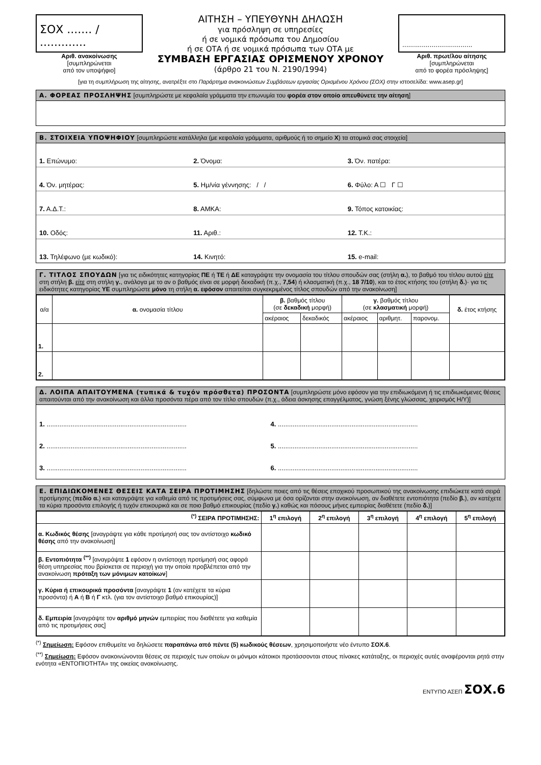ΣΟΧ ....... / .............
Αριθ. ανακοίνωσης
[συμπληρώνεται
από τον υποψήφιο]
ΑΙΤΗΣΗ – ΥΠΕΥΘΥΝΗ ΔΗΛΩΣΗ
για πρόσληψη σε υπηρεσίες
ή σε νομικά πρόσωπα του Δημοσίου
ή σε ΟΤΑ ή σε νομικά πρόσωπα των ΟΤΑ με
ΣΥΜΒΑΣΗ ΕΡΓΑΣΙΑΣ ΟΡΙΣΜΕΝΟΥ ΧΡΟΝΟΥ
(άρθρο 21 του Ν. 2190/1994)
....................................
Αριθ. πρωτ/λου αίτησης
[συμπληρώνεται
από το φορέα πρόσληψης]
[για τη συμπλήρωση της αίτησης, ανατρέξτε στο Παράρτημα ανακοινώσεων Συμβάσεων εργασίας Ορισμένου Χρόνου (ΣΟΧ) στην ιστοσελίδα: www.asep.gr]
Α. ΦΟΡΕΑΣ ΠΡΟΣΛΗΨΗΣ [συμπληρώστε με κεφαλαία γράμματα την επωνυμία του φορέα στον οποίο απευθύνετε την αίτηση]
Β. ΣΤΟΙΧΕΙΑ ΥΠΟΨΗΦΙΟΥ [συμπληρώστε κατάλληλα (με κεφαλαία γράμματα, αριθμούς ή το σημείο Χ) τα ατομικά σας στοιχεία]
1. Επώνυμο: 2. Όνομα: 3. Όν. πατέρα:
4. Όν. μητέρας: 5. Ημ/νία γέννησης: / / 6. Φύλο: Α ☐ Γ ☐
7. Α.Δ.Τ.: 8. ΑΜΚΑ: 9. Τόπος κατοικίας:
10. Οδός: 11. Αριθ.: 12. Τ.Κ.:
13. Τηλέφωνο (με κωδικό): 14. Κινητό: 15. e-mail:
Γ. ΤΙΤΛΟΣ ΣΠΟΥΔΩΝ [για τις ειδικότητες κατηγορίας ΠΕ ή ΤΕ ή ΔΕ καταγράψτε την ονομασία του τίτλου σπουδών σας (στήλη α.), το βαθμό του τίτλου αυτού είτε στη στήλη β. είτε στη στήλη γ., ανάλογα με το αν ο βαθμός είναι σε μορφή δεκαδική (π.χ., 7,54) ή κλασματική (π.χ., 18 7/10), και το έτος κτήσης του (στήλη δ.)· για τις ειδικότητες κατηγορίας ΥΕ συμπληρώστε μόνο τη στήλη α. εφόσον απαιτείται συγκεκριμένος τίτλος σπουδών από την ανακοίνωση]
| α/α | α. ονομασία τίτλου | β. βαθμός τίτλου (σε δεκαδική μορφή) | | γ. βαθμός τίτλου (σε κλασματική μορφή) | | | δ. έτος κτήσης |
| --- | --- | --- | --- | --- | --- | --- | --- |
| | | ακέραιος | δεκαδικός | ακέραιος | αριθμητ. | παρονομ. | |
| 1. | | | | | | | |
| 2. | | | | | | | |
Δ. ΛΟΙΠΑ ΑΠΑΙΤΟΥΜΕΝΑ (τυπικά & τυχόν πρόσθετα) ΠΡΟΣΟΝΤΑ [συμπληρώστε μόνο εφόσον για την επιδιωκόμενη ή τις επιδιωκόμενες θέσεις απαιτούνται από την ανακοίνωση και άλλα προσόντα πέρα από τον τίτλο σπουδών (π.χ., άδεια άσκησης επαγγέλματος, γνώση ξένης γλώσσας, χειρισμός Η/Υ)]
1. ............................................................................
4. ............................................................................
2. ............................................................................
5. ............................................................................
3. ............................................................................
6. ............................................................................
Ε. ΕΠΙΔΙΩΚΟΜΕΝΕΣ ΘΕΣΕΙΣ ΚΑΤΑ ΣΕΙΡΑ ΠΡΟΤΙΜΗΣΗΣ [δηλώστε ποιες από τις θέσεις εποχικού προσωπικού της ανακοίνωσης επιδιώκετε κατά σειρά προτίμησης (πεδίο α.) και καταγράψτε για καθεμία από τις προτιμήσεις σας, σύμφωνα με όσα ορίζονται στην ανακοίνωση, αν διαθέτετε εντοπιότητα (πεδίο β.), αν κατέχετε τα κύρια προσόντα επιλογής ή τυχόν επικουρικά και σε ποιο βαθμό επικουρίας (πεδίο γ.) καθώς και πόσους μήνες εμπειρίας διαθέτετε (πεδίο δ.)]
| <sup>(*)</sup> ΣΕΙΡΑ ΠΡΟΤΙΜΗΣΗΣ: | 1<sup>η</sup> επιλογή | 2<sup>η</sup> επιλογή | 3<sup>η</sup> επιλογή | 4<sup>η</sup> επιλογή | 5<sup>η</sup> επιλογή |
| --- | --- | --- | --- | --- | --- |
| α. Κωδικός θέσης [αναγράψτε για κάθε προτίμησή σας τον αντίστοιχο κωδικό θέσης από την ανακοίνωση] | | | | | |
| β. Εντοπιότητα <sup>(**)</sup> [αναγράψτε 1 εφόσον η αντίστοιχη προτίμησή σας αφορά θέση υπηρεσίας που βρίσκεται σε περιοχή για την οποία προβλέπεται από την ανακοίνωση πρόταξη των μόνιμων κατοίκων ] | | | | | |
| γ. Κύρια ή επικουρικά προσόντα [αναγράψτε 1 (αν κατέχετε τα κύρια προσόντα) ή Α ή Β ή Γ κτλ. (για τον αντίστοιχο βαθμό επικουρίας)] | | | | | |
| δ. Εμπειρία [αναγράψτε τον αριθμό μηνών εμπειρίας που διαθέτετε για καθεμία από τις προτιμήσεις σας] | | | | | |
<sup>(*)</sup> Σημείωση: Εφόσον επιθυμείτε να δηλώσετε παραπάνω από πέντε (5) κωδικούς θέσεων, χρησιμοποιήστε νέο έντυπο ΣΟΧ.6.
<sup>(**)</sup> Σημείωση: Εφόσον ανακοινώνονται θέσεις σε περιοχές των οποίων οι μόνιμοι κάτοικοι προτάσσονται στους πίνακες κατάταξης, οι περιοχές αυτές αναφέρονται ρητά στην ενότητα «ΕΝΤΟΠΙΟΤΗΤΑ» της οικείας ανακοίνωσης.
ΕΝΤΥΠΟ ΑΣΕΠ ΣΟΧ.6